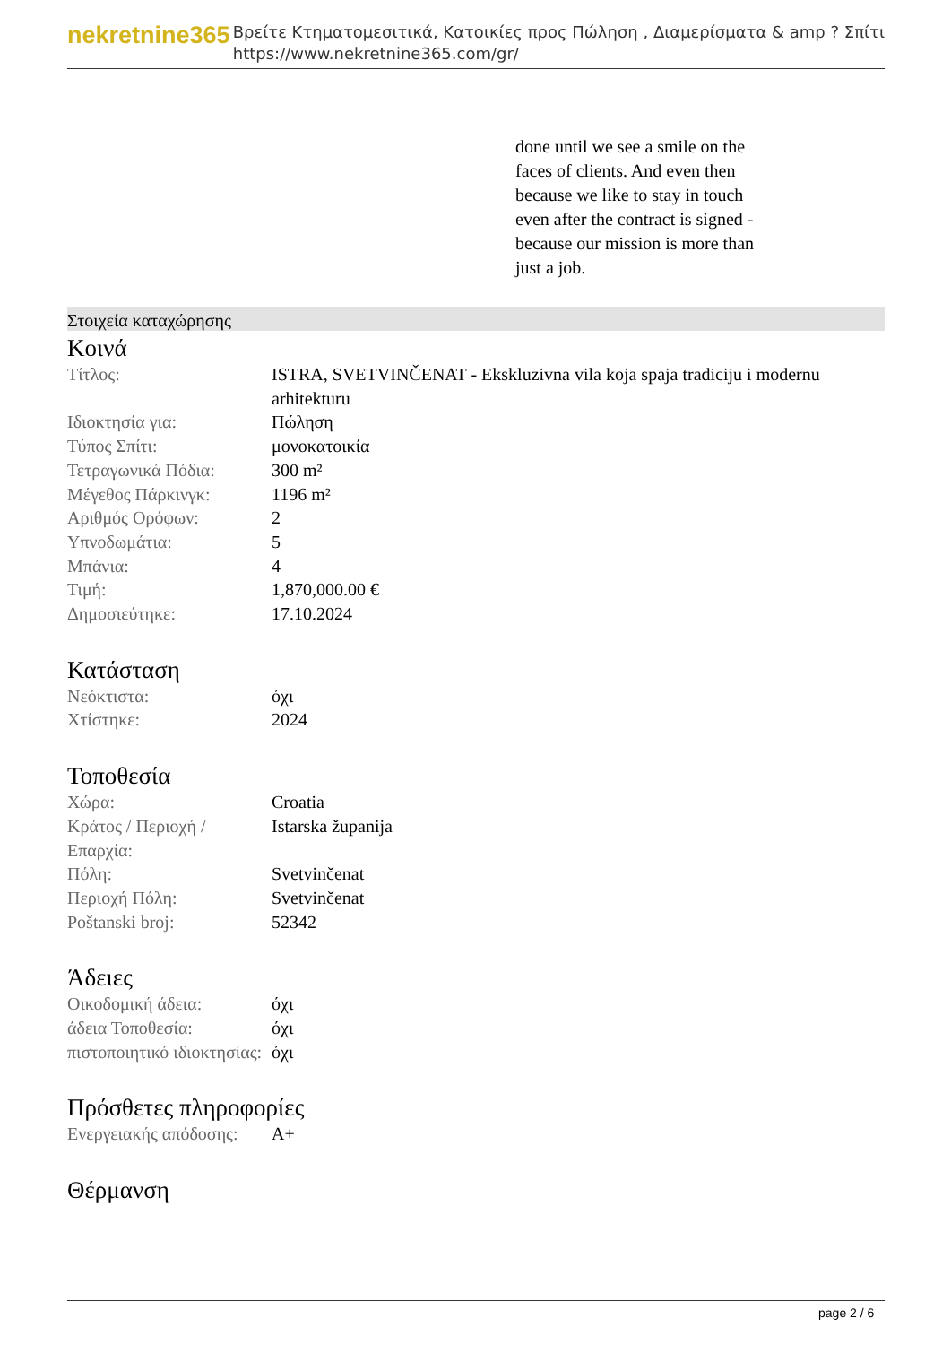nekretnine365
Βρείτε Κτηματομεσιτικά, Κατοικίες προς Πώληση , Διαμερίσματα & amp ? Σπίτι
https://www.nekretnine365.com/gr/
done until we see a smile on the faces of clients. And even then because we like to stay in touch even after the contract is signed - because our mission is more than just a job.
Στοιχεία καταχώρησης
Κοινά
| Τίτλος: | ISTRA, SVETVINČENAT - Ekskluzivna vila koja spaja tradiciju i modernu arhitekturu |
| Ιδιοκτησία για: | Πώληση |
| Τύπος Σπίτι: | μονοκατοικία |
| Τετραγωνικά Πόδια: | 300 m² |
| Μέγεθος Πάρκινγκ: | 1196 m² |
| Αριθμός Ορόφων: | 2 |
| Υπνοδωμάτια: | 5 |
| Μπάνια: | 4 |
| Τιμή: | 1,870,000.00 € |
| Δημοσιεύτηκε: | 17.10.2024 |
Κατάσταση
| Νεόκτιστα: | όχι |
| Χτίστηκε: | 2024 |
Τοποθεσία
| Χώρα: | Croatia |
| Κράτος / Περιοχή / Επαρχία: | Istarska županija |
| Πόλη: | Svetvinčenat |
| Περιοχή Πόλη: | Svetvinčenat |
| Poštanski broj: | 52342 |
Άδειες
| Οικοδομική άδεια: | όχι |
| άδεια Τοποθεσία: | όχι |
| πιστοποιητικό ιδιοκτησίας: | όχι |
Πρόσθετες πληροφορίες
| Ενεργειακής απόδοσης: | A+ |
Θέρμανση
page 2 / 6